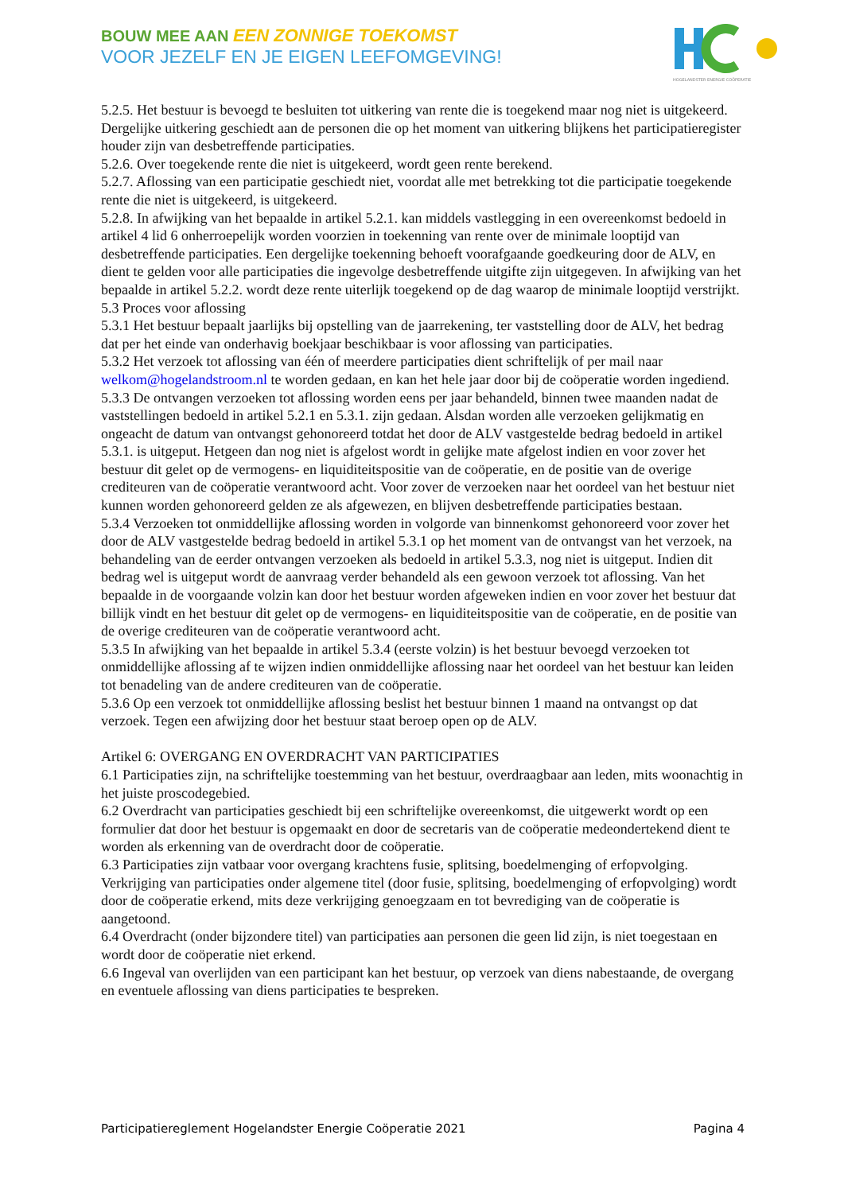BOUW MEE AAN EEN ZONNIGE TOEKOMST
VOOR JEZELF EN JE EIGEN LEEFOMGEVING!
HOGELANDSTER ENERGIE COÖPERATIE
5.2.5. Het bestuur is bevoegd te besluiten tot uitkering van rente die is toegekend maar nog niet is uitgekeerd. Dergelijke uitkering geschiedt aan de personen die op het moment van uitkering blijkens het participatieregister houder zijn van desbetreffende participaties.
5.2.6. Over toegekende rente die niet is uitgekeerd, wordt geen rente berekend.
5.2.7. Aflossing van een participatie geschiedt niet, voordat alle met betrekking tot die participatie toegekende rente die niet is uitgekeerd, is uitgekeerd.
5.2.8. In afwijking van het bepaalde in artikel 5.2.1. kan middels vastlegging in een overeenkomst bedoeld in artikel 4 lid 6 onherroepelijk worden voorzien in toekenning van rente over de minimale looptijd van desbetreffende participaties. Een dergelijke toekenning behoeft voorafgaande goedkeuring door de ALV, en dient te gelden voor alle participaties die ingevolge desbetreffende uitgifte zijn uitgegeven. In afwijking van het bepaalde in artikel 5.2.2. wordt deze rente uiterlijk toegekend op de dag waarop de minimale looptijd verstrijkt.
5.3 Proces voor aflossing
5.3.1 Het bestuur bepaalt jaarlijks bij opstelling van de jaarrekening, ter vaststelling door de ALV, het bedrag dat per het einde van onderhavig boekjaar beschikbaar is voor aflossing van participaties.
5.3.2 Het verzoek tot aflossing van één of meerdere participaties dient schriftelijk of per mail naar welkom@hogelandstroom.nl te worden gedaan, en kan het hele jaar door bij de coöperatie worden ingediend.
5.3.3 De ontvangen verzoeken tot aflossing worden eens per jaar behandeld, binnen twee maanden nadat de vaststellingen bedoeld in artikel 5.2.1 en 5.3.1. zijn gedaan. Alsdan worden alle verzoeken gelijkmatig en ongeacht de datum van ontvangst gehonoreerd totdat het door de ALV vastgestelde bedrag bedoeld in artikel 5.3.1. is uitgeput. Hetgeen dan nog niet is afgelost wordt in gelijke mate afgelost indien en voor zover het bestuur dit gelet op de vermogens- en liquiditeitspositie van de coöperatie, en de positie van de overige crediteuren van de coöperatie verantwoord acht. Voor zover de verzoeken naar het oordeel van het bestuur niet kunnen worden gehonoreerd gelden ze als afgewezen, en blijven desbetreffende participaties bestaan.
5.3.4 Verzoeken tot onmiddellijke aflossing worden in volgorde van binnenkomst gehonoreerd voor zover het door de ALV vastgestelde bedrag bedoeld in artikel 5.3.1 op het moment van de ontvangst van het verzoek, na behandeling van de eerder ontvangen verzoeken als bedoeld in artikel 5.3.3, nog niet is uitgeput. Indien dit bedrag wel is uitgeput wordt de aanvraag verder behandeld als een gewoon verzoek tot aflossing. Van het bepaalde in de voorgaande volzin kan door het bestuur worden afgeweken indien en voor zover het bestuur dat billijk vindt en het bestuur dit gelet op de vermogens- en liquiditeitspositie van de coöperatie, en de positie van de overige crediteuren van de coöperatie verantwoord acht.
5.3.5 In afwijking van het bepaalde in artikel 5.3.4 (eerste volzin) is het bestuur bevoegd verzoeken tot onmiddellijke aflossing af te wijzen indien onmiddellijke aflossing naar het oordeel van het bestuur kan leiden tot benadeling van de andere crediteuren van de coöperatie.
5.3.6 Op een verzoek tot onmiddellijke aflossing beslist het bestuur binnen 1 maand na ontvangst op dat verzoek. Tegen een afwijzing door het bestuur staat beroep open op de ALV.
Artikel 6: OVERGANG EN OVERDRACHT VAN PARTICIPATIES
6.1 Participaties zijn, na schriftelijke toestemming van het bestuur, overdraagbaar aan leden, mits woonachtig in het juiste proscodegebied.
6.2 Overdracht van participaties geschiedt bij een schriftelijke overeenkomst, die uitgewerkt wordt op een formulier dat door het bestuur is opgemaakt en door de secretaris van de coöperatie medeondertekend dient te worden als erkenning van de overdracht door de coöperatie.
6.3 Participaties zijn vatbaar voor overgang krachtens fusie, splitsing, boedelmenging of erfopvolging. Verkrijging van participaties onder algemene titel (door fusie, splitsing, boedelmenging of erfopvolging) wordt door de coöperatie erkend, mits deze verkrijging genoegzaam en tot bevrediging van de coöperatie is aangetoond.
6.4 Overdracht (onder bijzondere titel) van participaties aan personen die geen lid zijn, is niet toegestaan en wordt door de coöperatie niet erkend.
6.6 Ingeval van overlijden van een participant kan het bestuur, op verzoek van diens nabestaande, de overgang en eventuele aflossing van diens participaties te bespreken.
Participatiereglement Hogelandster Energie Coöperatie 2021 Pagina 4